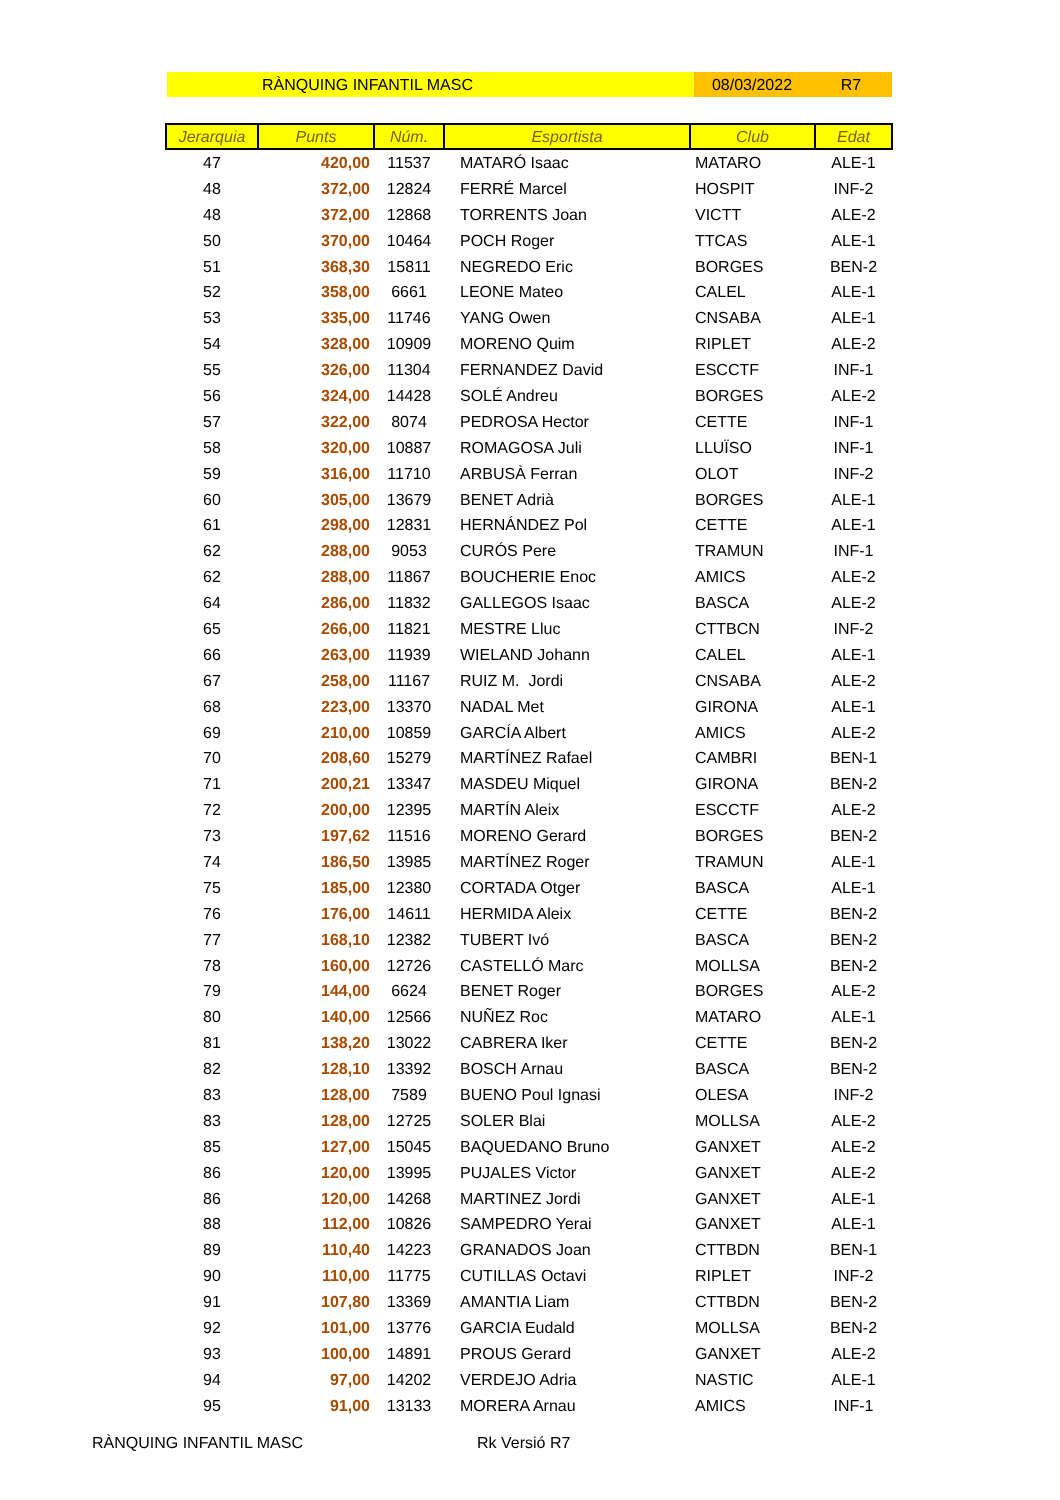RÀNQUING INFANTIL MASC 08/03/2022 R7
| Jerarquia | Punts | Núm. | Esportista | Club | Edat |
| --- | --- | --- | --- | --- | --- |
| 47 | 420,00 | 11537 | MATARÓ Isaac | MATARO | ALE-1 |
| 48 | 372,00 | 12824 | FERRÉ Marcel | HOSPIT | INF-2 |
| 48 | 372,00 | 12868 | TORRENTS Joan | VICTT | ALE-2 |
| 50 | 370,00 | 10464 | POCH Roger | TTCAS | ALE-1 |
| 51 | 368,30 | 15811 | NEGREDO Eric | BORGES | BEN-2 |
| 52 | 358,00 | 6661 | LEONE Mateo | CALEL | ALE-1 |
| 53 | 335,00 | 11746 | YANG Owen | CNSABA | ALE-1 |
| 54 | 328,00 | 10909 | MORENO Quim | RIPLET | ALE-2 |
| 55 | 326,00 | 11304 | FERNANDEZ David | ESCCTF | INF-1 |
| 56 | 324,00 | 14428 | SOLÉ Andreu | BORGES | ALE-2 |
| 57 | 322,00 | 8074 | PEDROSA Hector | CETTE | INF-1 |
| 58 | 320,00 | 10887 | ROMAGOSA Juli | LLUÏSO | INF-1 |
| 59 | 316,00 | 11710 | ARBUSÀ Ferran | OLOT | INF-2 |
| 60 | 305,00 | 13679 | BENET Adrià | BORGES | ALE-1 |
| 61 | 298,00 | 12831 | HERNÁNDEZ Pol | CETTE | ALE-1 |
| 62 | 288,00 | 9053 | CURÓS Pere | TRAMUN | INF-1 |
| 62 | 288,00 | 11867 | BOUCHERIE Enoc | AMICS | ALE-2 |
| 64 | 286,00 | 11832 | GALLEGOS Isaac | BASCA | ALE-2 |
| 65 | 266,00 | 11821 | MESTRE Lluc | CTTBCN | INF-2 |
| 66 | 263,00 | 11939 | WIELAND Johann | CALEL | ALE-1 |
| 67 | 258,00 | 11167 | RUIZ M. Jordi | CNSABA | ALE-2 |
| 68 | 223,00 | 13370 | NADAL Met | GIRONA | ALE-1 |
| 69 | 210,00 | 10859 | GARCÍA Albert | AMICS | ALE-2 |
| 70 | 208,60 | 15279 | MARTÍNEZ Rafael | CAMBRI | BEN-1 |
| 71 | 200,21 | 13347 | MASDEU Miquel | GIRONA | BEN-2 |
| 72 | 200,00 | 12395 | MARTÍN Aleix | ESCCTF | ALE-2 |
| 73 | 197,62 | 11516 | MORENO Gerard | BORGES | BEN-2 |
| 74 | 186,50 | 13985 | MARTÍNEZ Roger | TRAMUN | ALE-1 |
| 75 | 185,00 | 12380 | CORTADA Otger | BASCA | ALE-1 |
| 76 | 176,00 | 14611 | HERMIDA Aleix | CETTE | BEN-2 |
| 77 | 168,10 | 12382 | TUBERT Ivó | BASCA | BEN-2 |
| 78 | 160,00 | 12726 | CASTELLÓ Marc | MOLLSA | BEN-2 |
| 79 | 144,00 | 6624 | BENET Roger | BORGES | ALE-2 |
| 80 | 140,00 | 12566 | NUÑEZ Roc | MATARO | ALE-1 |
| 81 | 138,20 | 13022 | CABRERA Iker | CETTE | BEN-2 |
| 82 | 128,10 | 13392 | BOSCH Arnau | BASCA | BEN-2 |
| 83 | 128,00 | 7589 | BUENO Poul Ignasi | OLESA | INF-2 |
| 83 | 128,00 | 12725 | SOLER Blai | MOLLSA | ALE-2 |
| 85 | 127,00 | 15045 | BAQUEDANO Bruno | GANXET | ALE-2 |
| 86 | 120,00 | 13995 | PUJALES Victor | GANXET | ALE-2 |
| 86 | 120,00 | 14268 | MARTINEZ Jordi | GANXET | ALE-1 |
| 88 | 112,00 | 10826 | SAMPEDRO Yerai | GANXET | ALE-1 |
| 89 | 110,40 | 14223 | GRANADOS Joan | CTTBDN | BEN-1 |
| 90 | 110,00 | 11775 | CUTILLAS Octavi | RIPLET | INF-2 |
| 91 | 107,80 | 13369 | AMANTIA Liam | CTTBDN | BEN-2 |
| 92 | 101,00 | 13776 | GARCIA Eudald | MOLLSA | BEN-2 |
| 93 | 100,00 | 14891 | PROUS Gerard | GANXET | ALE-2 |
| 94 | 97,00 | 14202 | VERDEJO Adria | NASTIC | ALE-1 |
| 95 | 91,00 | 13133 | MORERA Arnau | AMICS | INF-1 |
RÀNQUING INFANTIL MASC Rk Versió R7